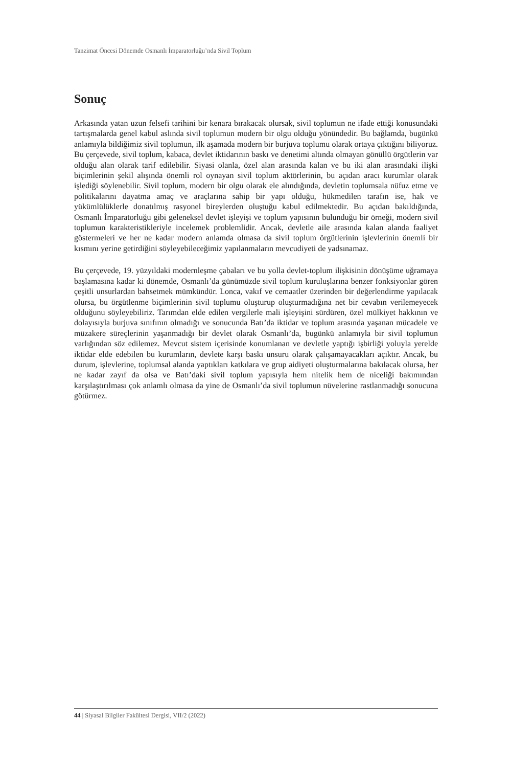Tanzimat Öncesi Dönemde Osmanlı İmparatorluğu’nda Sivil Toplum
Sonuç
Arkasında yatan uzun felsefi tarihini bir kenara bırakacak olursak, sivil toplumun ne ifade ettiği konusundaki tartışmalarda genel kabul aslında sivil toplumun modern bir olgu olduğu yönündedir. Bu bağlamda, bugünkü anlamıyla bildiğimiz sivil toplumun, ilk aşamada modern bir burjuva toplumu olarak ortaya çıktığını biliyoruz. Bu çerçevede, sivil toplum, kabaca, devlet iktidarının baskı ve denetimi altında olmayan gönüllü örgütlerin var olduğu alan olarak tarif edilebilir. Siyasi olanla, özel alan arasında kalan ve bu iki alan arasındaki ilişki biçimlerinin şekil alışında önemli rol oynayan sivil toplum aktörlerinin, bu açıdan aracı kurumlar olarak işlediği söylenebilir. Sivil toplum, modern bir olgu olarak ele alındığında, devletin toplumsala nüfuz etme ve politikalarını dayatma amaç ve araçlarına sahip bir yapı olduğu, hükmedilen tarafın ise, hak ve yükümlülüklerle donatılmış rasyonel bireylerden oluştuğu kabul edilmektedir. Bu açıdan bakıldığında, Osmanlı İmparatorluğu gibi geleneksel devlet işleyişi ve toplum yapısının bulunduğu bir örneği, modern sivil toplumun karakteristikleriyle incelemek problemlidir. Ancak, devletle aile arasında kalan alanda faaliyet göstermeleri ve her ne kadar modern anlamda olmasa da sivil toplum örgütlerinin işlevlerinin önemli bir kısmını yerine getirdiğini söyleyebileceğimiz yapılanmaların mevcudiyeti de yadsınamaz.
Bu çerçevede, 19. yüzyıldaki modernleşme çabaları ve bu yolla devlet-toplum ilişkisinin dönüşüme uğramaya başlamasına kadar ki dönemde, Osmanlı’da günümüzde sivil toplum kuruluşlarına benzer fonksiyonlar gören çeşitli unsurlardan bahsetmek mümkündür. Lonca, vakıf ve cemaatler üzerinden bir değerlendirme yapılacak olursa, bu örgütlenme biçimlerinin sivil toplumu oluşturup oluşturmadığına net bir cevabın verilemeyecek olduğunu söyleyebiliriz. Tarımdan elde edilen vergilerle mali işleyişini sürdüren, özel mülkiyet hakkının ve dolayısıyla burjuva sınıfının olmadığı ve sonucunda Batı’da iktidar ve toplum arasında yaşanan mücadele ve müzakere süreçlerinin yaşanmadığı bir devlet olarak Osmanlı’da, bugünkü anlamıyla bir sivil toplumun varlığından söz edilemez. Mevcut sistem içerisinde konumlanan ve devletle yaptığı işbirliği yoluyla yerelde iktidar elde edebilen bu kurumların, devlete karşı baskı unsuru olarak çalışamayacakları açıktır. Ancak, bu durum, işlevlerine, toplumsal alanda yaptıkları katkılara ve grup aidiyeti oluşturmalarına bakılacak olursa, her ne kadar zayıf da olsa ve Batı’daki sivil toplum yapısıyla hem nitelik hem de niceliği bakımından karşılaştırılması çok anlamlı olmasa da yine de Osmanlı’da sivil toplumun nüvelerine rastlanmadığı sonucuna götürmez.
44 | Siyasal Bilgiler Fakültesi Dergisi, VII/2 (2022)